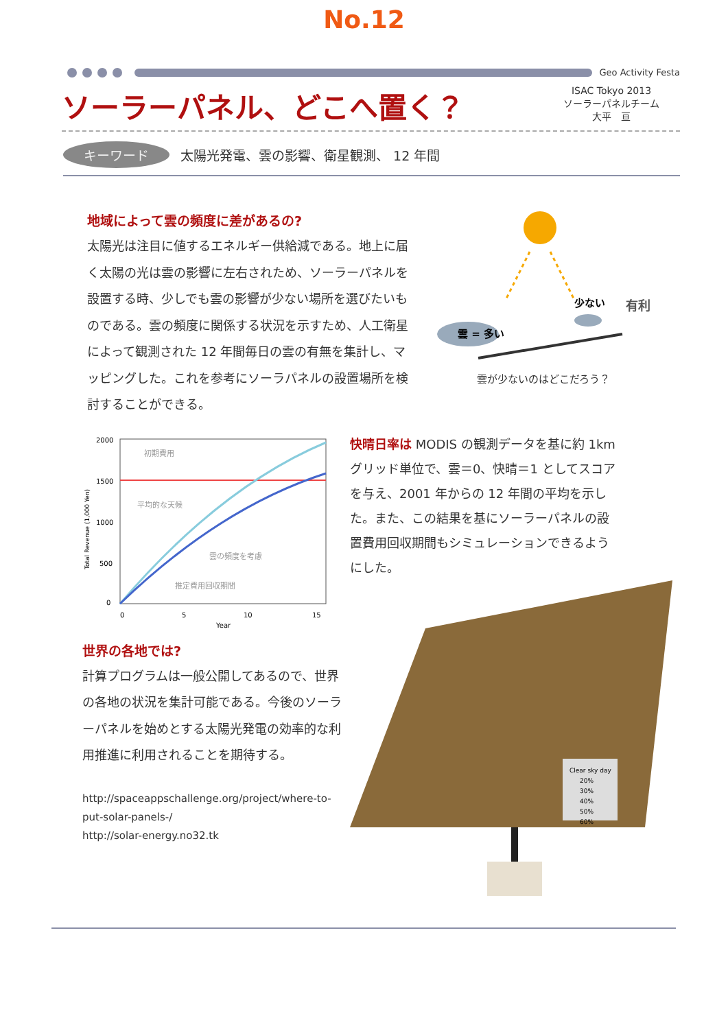No.12
Geo Activity Festa
ソーラーパネル、どこへ置く？
ISAC Tokyo 2013
ソーラーパネルチーム
大平　亘
キーワード 太陽光発電、雲の影響、衛星観測、 12 年間
地域によって雲の頻度に差があるの?
太陽光は注目に値するエネルギー供給減である。地上に届く太陽の光は雲の影響に左右されため、ソーラーパネルを設置する時、少しでも雲の影響が少ない場所を選びたいものである。雲の頻度に関係する状況を示すため、人工衛星によって観測された 12 年間毎日の雲の有無を集計し、マッピングした。これを参考にソーラパネルの設置場所を検討することができる。
雲 = 多い
少ない
有利
雲が少ないのはどこだろう？
2000
1500
1000
500
0
0
5
10
15
Year
初期費用
平均的な天候
雲の頻度を考慮
推定費用回収期間
Total Revenue (1,000 Yen)
世界の各地では?
計算プログラムは一般公開してあるので、世界の各地の状況を集計可能である。今後のソーラーパネルを始めとする太陽光発電の効率的な利用推進に利用されることを期待する。
http://spaceappschallenge.org/project/where-to-put-solar-panels-/
http://solar-energy.no32.tk
快晴日率は MODIS の観測データを基に約 1km グリッド単位で、雲＝0、快晴＝1 としてスコアを与え、2001 年からの 12 年間の平均を示した。また、この結果を基にソーラーパネルの設置費用回収期間もシミュレーションできるようにした。
Clear sky day
20%
30%
40%
50%
60%